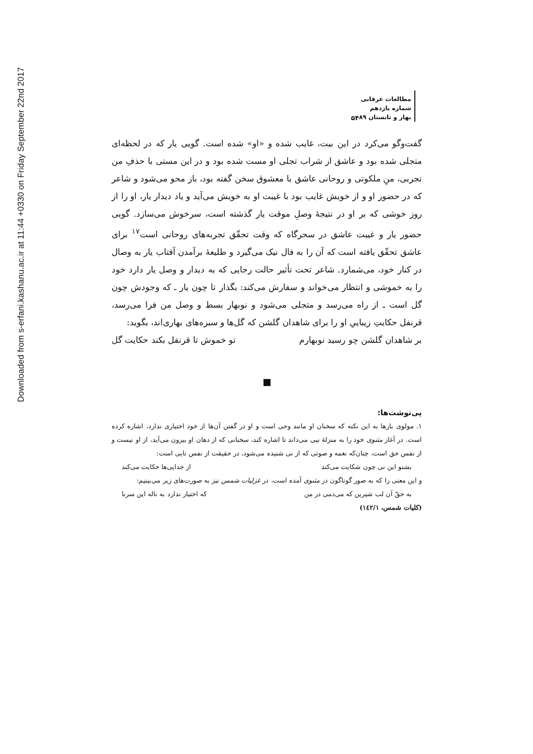Downloaded from s-erfani.kashanu.ac.ir at 11:44 +0330 on Friday September 22nd 2017
مطالعات عرفانی
شماره یازدهم
بهار و تابستان ۸۹
۵۴
گفت‌وگو می‌کرد در این بیت، غایب شده و «او» شده است. گویی یار که در لحظه‌ای متجلی شده بود و عاشق از شراب تجلی او مست شده بود و در این مستی با حذفِ من تجربی، منِ ملکوتی و روحانی عاشق با معشوق سخن گفته بود، باز محو می‌شود و شاعر که در حضور او و از خویش غایب بود با غیبت او به خویش می‌آید و یاد دیدار یار، او را از روز خوشی که بر او در نتیجهٔ وصلِ موقت یار گذشته است، سرخوش می‌سازد. گویی حضور یار و غیبت عاشق در سحرگاه که وقت تحقّق تجربه‌های روحانی است<sup>۱۷</sup> برای عاشق تحقّق یافته است که آن را به فال نیک می‌گیرد و طلیعهٔ برآمدن آفتاب یار به وصال در کنار خود، می‌شمارد. شاعر تحت تأثیر حالت رجایی که به دیدار و وصل یار دارد خود را به خموشی و انتظار می‌خواند و سفارش می‌کند: بگذار تا چون یار ـ که وجودش چون گل است ـ از راه می‌رسد و متجلی می‌شود و نوبهار بسط و وصل من فرا می‌رسد، قرنفل حکایتِ زیباییِ او را برای شاهدان گلشن که گل‌ها و سبزه‌های بهاری‌اند، بگوید:
بر شاهدان گلشن چو رسید نوبهارم تو خموش تا قرنفل بکند حکایت گل
پی‌نوشت‌ها:
۱. مولوی بارها به این نکته که سخنان او مانند وحی است و او در گفتن آن‌ها از خود اختیاری ندارد، اشاره کرده است. در آغاز مثنوی خود را به منزلهٔ نیی می‌داند تا اشاره کند، سخنانی که از دهان او بیرون می‌آید، از او نیست و از نفس حق است، چنان‌که نغمه و صوتی که از نی شنیده می‌شود، در حقیقت از نفس نایی است:
بشنو این نی چون شکایت می‌کند از جدایی‌ها حکایت می‌کند
و این معنی را که به صور گوناگون در مثنوی آمده است، در غزلیات شمس نیز به صورت‌های زیر می‌بینیم:
به حقّ آن لب شیرین که می‌دمی در من که اختیار ندارد به ناله این سرنا
(کلیات شمس، ۱٤۲/۱)